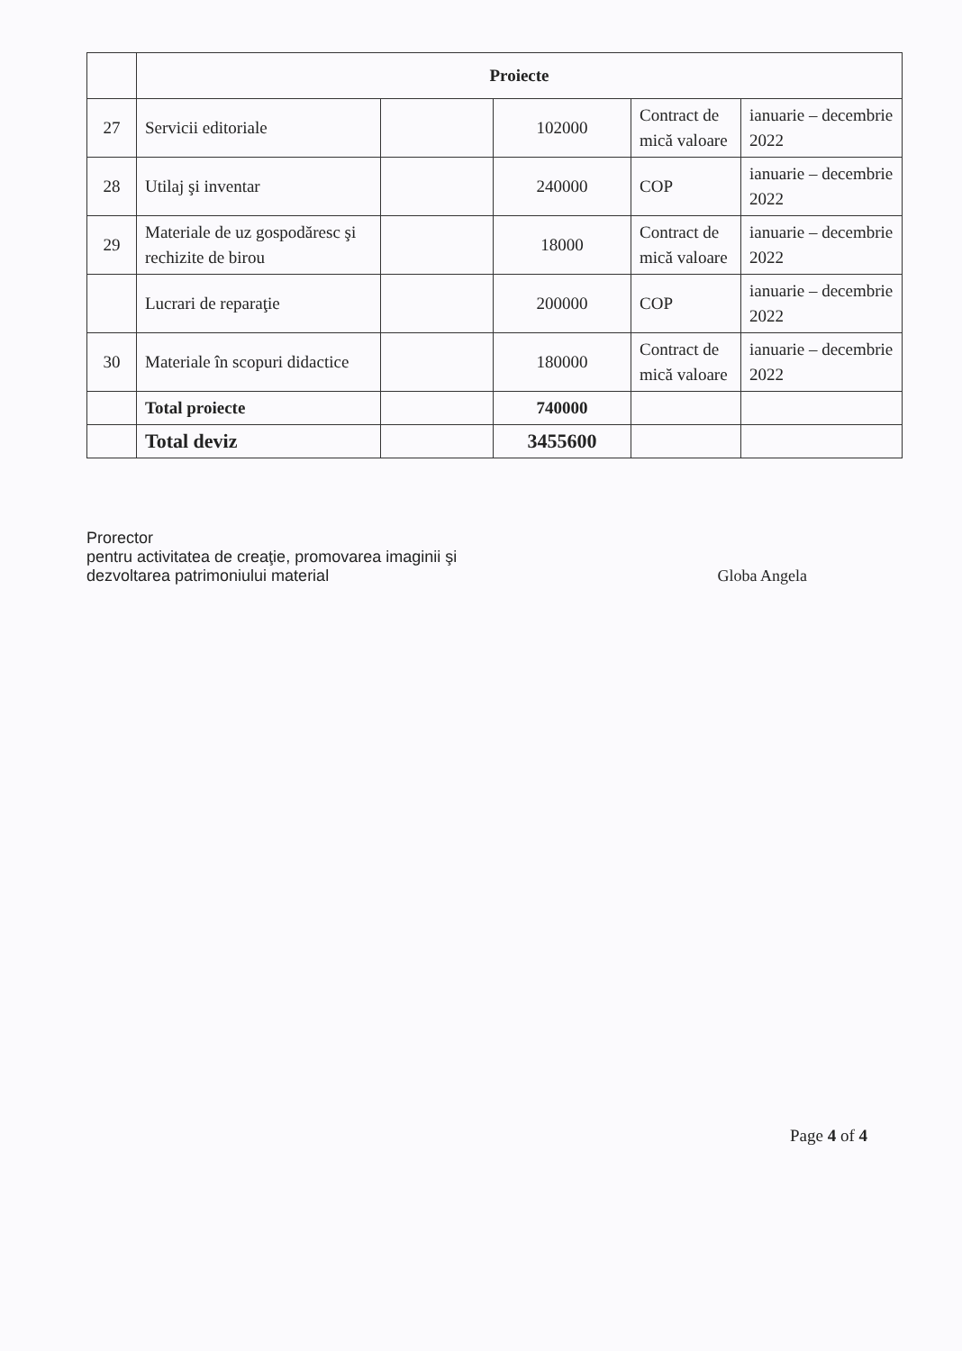| | Proiecte | | | | |
| 27 | Servicii editoriale | | 102000 | Contract de mică valoare | ianuarie – decembrie 2022 |
| 28 | Utilaj şi inventar | | 240000 | COP | ianuarie – decembrie 2022 |
| 29 | Materiale de uz gospodăresc şi rechizite de birou | | 18000 | Contract de mică valoare | ianuarie – decembrie 2022 |
| | Lucrari de reparaţie | | 200000 | COP | ianuarie – decembrie 2022 |
| 30 | Materiale în scopuri didactice | | 180000 | Contract de mică valoare | ianuarie – decembrie 2022 |
| | Total proiecte | | 740000 | | |
| | Total deviz | | 3455600 | | |
Prorector
pentru activitatea de creaţie, promovarea imaginii şi
dezvoltarea patrimoniului material
Globa Angela
Page 4 of 4